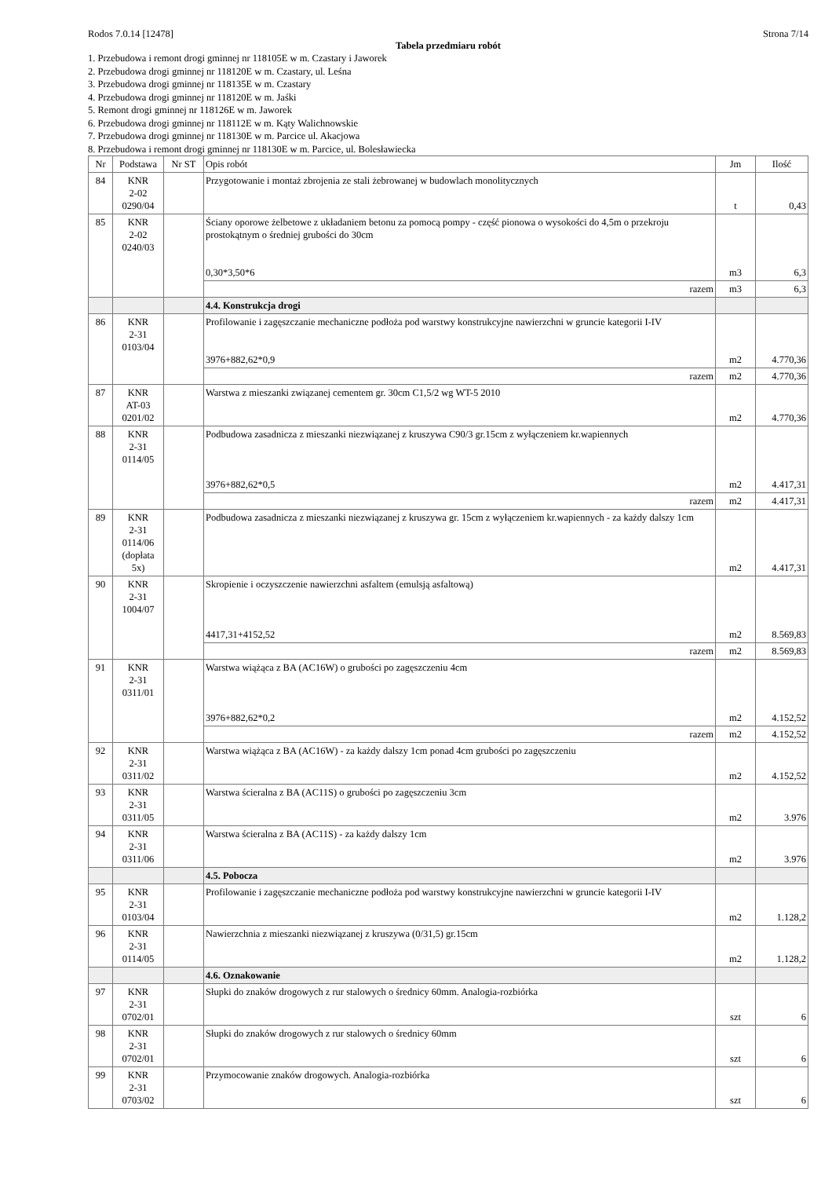Rodos 7.0.14 [12478] Strona 7/14
Tabela przedmiaru robót
1. Przebudowa i remont drogi gminnej nr 118105E w m. Czastary i Jaworek
2. Przebudowa drogi gminnej nr 118120E w m. Czastary, ul. Leśna
3. Przebudowa drogi gminnej nr 118135E w m. Czastary
4. Przebudowa drogi gminnej nr 118120E w m. Jaśki
5. Remont drogi gminnej nr 118126E w m. Jaworek
6. Przebudowa drogi gminnej nr 118112E w m. Kąty Walichnowskie
7. Przebudowa drogi gminnej nr 118130E w m. Parcice ul. Akacjowa
8. Przebudowa i remont drogi gminnej nr 118130E w m. Parcice, ul. Bolesławiecka
| Nr | Podstawa | Nr ST | Opis robót | Jm | Ilość |
| --- | --- | --- | --- | --- | --- |
| 84 | KNR 2-02 0290/04 | | Przygotowanie i montaż zbrojenia ze stali żebrowanej w budowlach monolitycznych | t | 0,43 |
| 85 | KNR 2-02 0240/03 | | Ściany oporowe żelbetowe z układaniem betonu za pomocą pompy - część pionowa o wysokości do 4,5m o przekroju prostokątnym o średniej grubości do 30cm 0,30*3,50*6 | m3 | 6,3 |
| | | | razem | m3 | 6,3 |
| | | | 4.4. Konstrukcja drogi | | |
| 86 | KNR 2-31 0103/04 | | Profilowanie i zagęszczanie mechaniczne podłoża pod warstwy konstrukcyjne nawierzchni w gruncie kategorii I-IV 3976+882,62*0,9 | m2 | 4.770,36 |
| | | | razem | m2 | 4.770,36 |
| 87 | KNR AT-03 0201/02 | | Warstwa z mieszanki związanej cementem gr. 30cm C1,5/2 wg WT-5 2010 | m2 | 4.770,36 |
| 88 | KNR 2-31 0114/05 | | Podbudowa zasadnicza z mieszanki niezwiązanej z kruszywa C90/3 gr.15cm z wyłączeniem kr.wapiennych 3976+882,62*0,5 | m2 | 4.417,31 |
| | | | razem | m2 | 4.417,31 |
| 89 | KNR 2-31 0114/06 (dopłata 5x) | | Podbudowa zasadnicza z mieszanki niezwiązanej z kruszywa gr. 15cm z wyłączeniem kr.wapiennych - za każdy dalszy 1cm | m2 | 4.417,31 |
| 90 | KNR 2-31 1004/07 | | Skropienie i oczyszczenie nawierzchni asfaltem (emulsją asfaltową) 4417,31+4152,52 | m2 | 8.569,83 |
| | | | razem | m2 | 8.569,83 |
| 91 | KNR 2-31 0311/01 | | Warstwa wiążąca z BA (AC16W) o grubości po zagęszczeniu 4cm 3976+882,62*0,2 | m2 | 4.152,52 |
| | | | razem | m2 | 4.152,52 |
| 92 | KNR 2-31 0311/02 | | Warstwa wiążąca z BA (AC16W) - za każdy dalszy 1cm ponad 4cm grubości po zagęszczeniu | m2 | 4.152,52 |
| 93 | KNR 2-31 0311/05 | | Warstwa ścieralna z BA (AC11S) o grubości po zagęszczeniu 3cm | m2 | 3.976 |
| 94 | KNR 2-31 0311/06 | | Warstwa ścieralna z BA (AC11S) - za każdy dalszy 1cm | m2 | 3.976 |
| | | | 4.5. Pobocza | | |
| 95 | KNR 2-31 0103/04 | | Profilowanie i zagęszczanie mechaniczne podłoża pod warstwy konstrukcyjne nawierzchni w gruncie kategorii I-IV | m2 | 1.128,2 |
| 96 | KNR 2-31 0114/05 | | Nawierzchnia z mieszanki niezwiązanej z kruszywa (0/31,5) gr.15cm | m2 | 1.128,2 |
| | | | 4.6. Oznakowanie | | |
| 97 | KNR 2-31 0702/01 | | Słupki do znaków drogowych z rur stalowych o średnicy 60mm. Analogia-rozbiórka | szt | 6 |
| 98 | KNR 2-31 0702/01 | | Słupki do znaków drogowych z rur stalowych o średnicy 60mm | szt | 6 |
| 99 | KNR 2-31 0703/02 | | Przymocowanie znaków drogowych. Analogia-rozbiórka | szt | 6 |